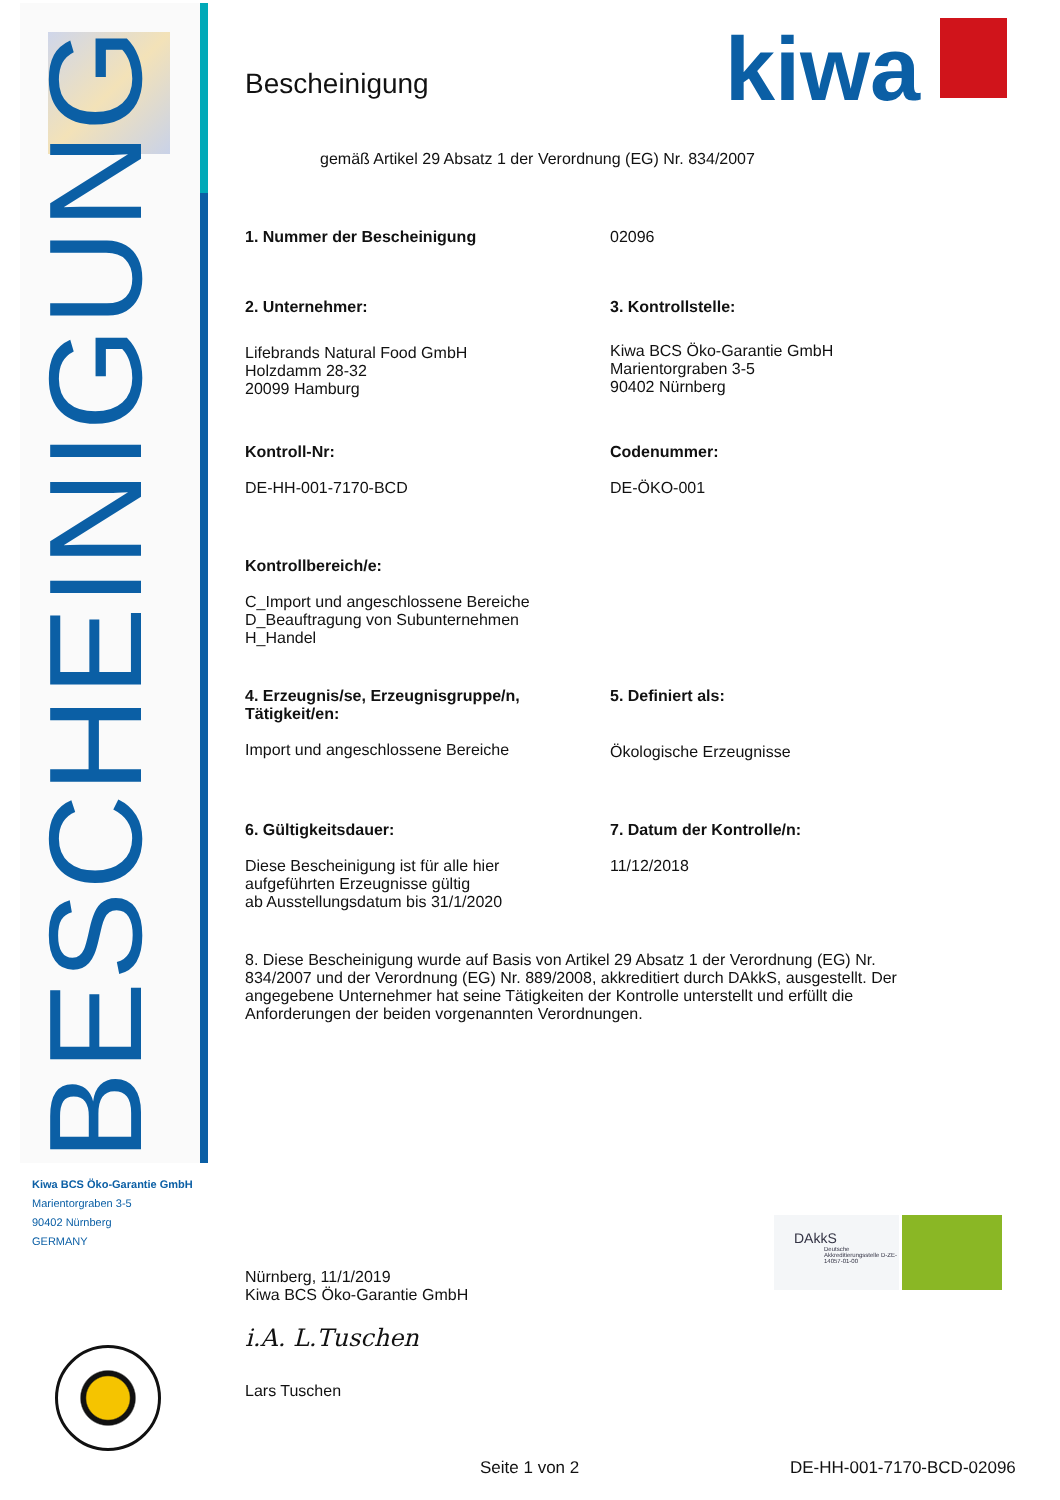BESCHEINIGUNG
kiwa
Bescheinigung
gemäß Artikel 29 Absatz 1 der Verordnung (EG) Nr. 834/2007
1. Nummer der Bescheinigung 02096
2. Unternehmer:
Lifebrands Natural Food GmbH
Holzdamm 28-32
20099 Hamburg
3. Kontrollstelle:
Kiwa BCS Öko-Garantie GmbH
Marientorgraben 3-5
90402 Nürnberg
Kontroll-Nr:
DE-HH-001-7170-BCD
Codenummer:
DE-ÖKO-001
Kontrollbereich/e:
C_Import und angeschlossene Bereiche
D_Beauftragung von Subunternehmen
H_Handel
4. Erzeugnis/se, Erzeugnisgruppe/n,
Tätigkeit/en:
Import und angeschlossene Bereiche
5. Definiert als:
Ökologische Erzeugnisse
6. Gültigkeitsdauer:
Diese Bescheinigung ist für alle hier
aufgeführten Erzeugnisse gültig
ab Ausstellungsdatum bis 31/1/2020
7. Datum der Kontrolle/n:
11/12/2018
8. Diese Bescheinigung wurde auf Basis von Artikel 29 Absatz 1 der Verordnung (EG) Nr. 834/2007 und der Verordnung (EG) Nr. 889/2008, akkreditiert durch DAkkS, ausgestellt. Der angegebene Unternehmer hat seine Tätigkeiten der Kontrolle unterstellt und erfüllt die Anforderungen der beiden vorgenannten Verordnungen.
Nürnberg, 11/1/2019
Kiwa BCS Öko-Garantie GmbH
i.A. L.Tuschen
Lars Tuschen
Kiwa BCS Öko-Garantie GmbH
Marientorgraben 3-5
90402 Nürnberg
GERMANY
DAkkS
Deutsche Akkreditierungsstelle D-ZE-14057-01-00
Seite 1 von 2 DE-HH-001-7170-BCD-02096